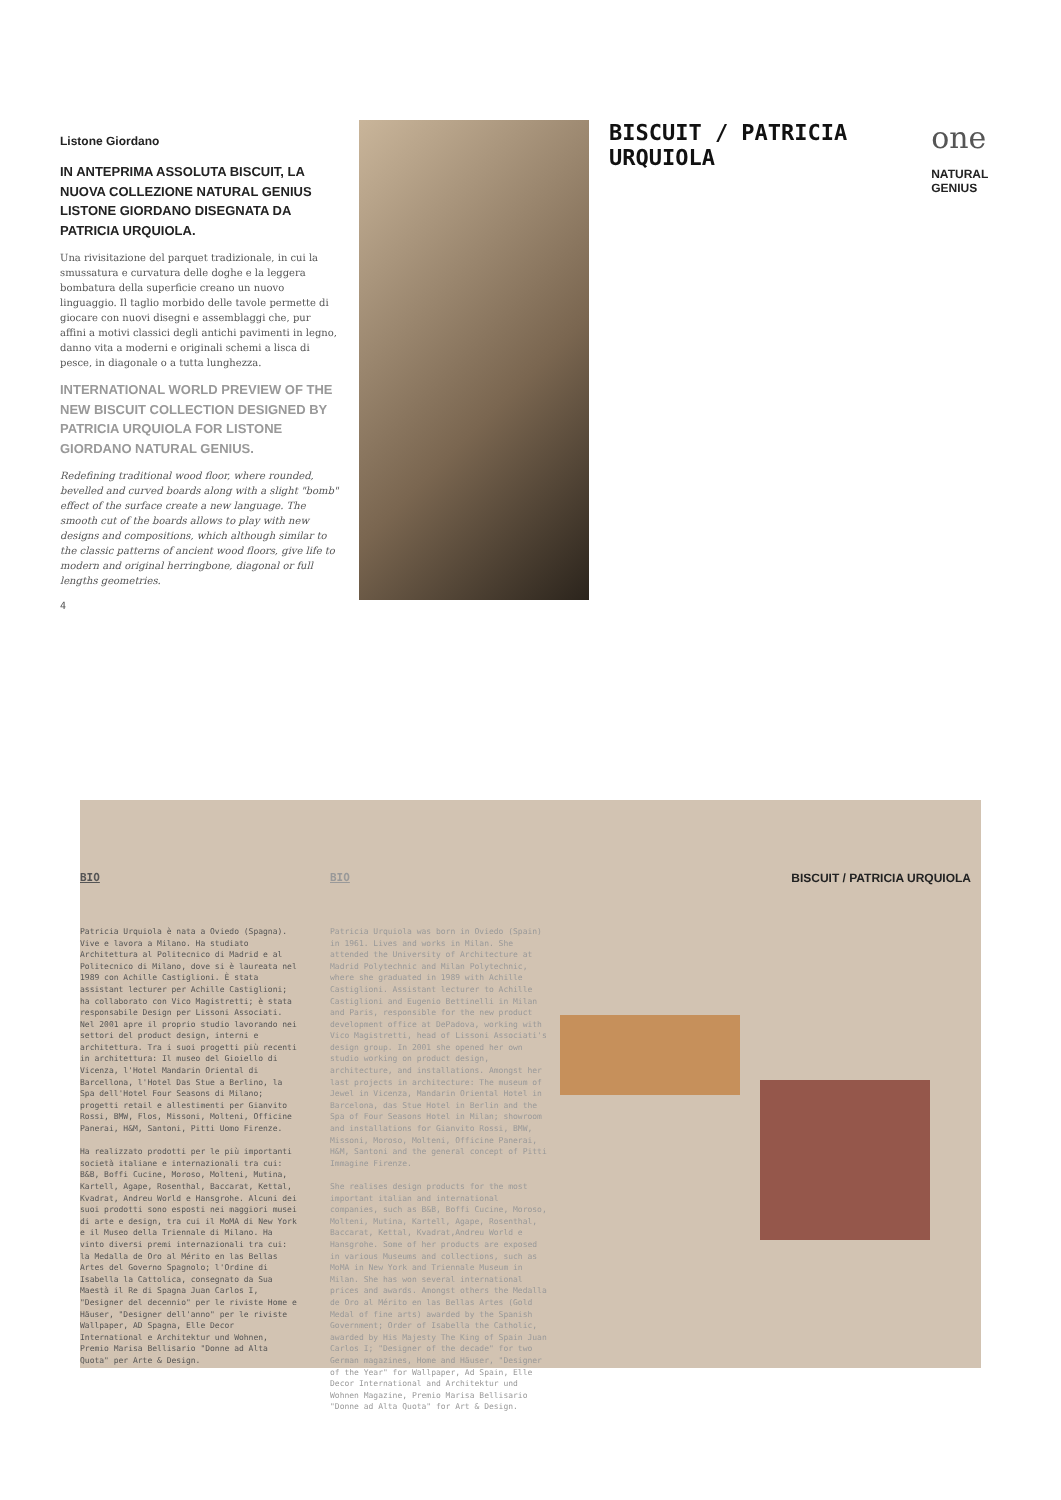Listone Giordano
IN ANTEPRIMA ASSOLUTA BISCUIT, LA NUOVA COLLEZIONE NATURAL GENIUS LISTONE GIORDANO DISEGNATA DA PATRICIA URQUIOLA.
Una rivisitazione del parquet tradizionale, in cui la smussatura e curvatura delle doghe e la leggera bombatura della superficie creano un nuovo linguaggio. Il taglio morbido delle tavole permette di giocare con nuovi disegni e assemblaggi che, pur affini a motivi classici degli antichi pavimenti in legno, danno vita a moderni e originali schemi a lisca di pesce, in diagonale o a tutta lunghezza.
INTERNATIONAL WORLD PREVIEW OF THE NEW BISCUIT COLLECTION DESIGNED BY PATRICIA URQUIOLA FOR LISTONE GIORDANO NATURAL GENIUS.
Redefining traditional wood floor, where rounded, bevelled and curved boards along with a slight "bomb" effect of the surface create a new language. The smooth cut of the boards allows to play with new designs and compositions, which although similar to the classic patterns of ancient wood floors, give life to modern and original herringbone, diagonal or full lengths geometries.
4
BISCUIT / PATRICIA URQUIOLA
one
NATURAL GENIUS
BIO
Patricia Urquiola è nata a Oviedo (Spagna). Vive e lavora a Milano. Ha studiato Architettura al Politecnico di Madrid e al Politecnico di Milano, dove si è laureata nel 1989 con Achille Castiglioni. È stata assistant lecturer per Achille Castiglioni; ha collaborato con Vico Magistretti; è stata responsabile Design per Lissoni Associati. Nel 2001 apre il proprio studio lavorando nei settori del product design, interni e architettura. Tra i suoi progetti più recenti in architettura: Il museo del Gioiello di Vicenza, l'Hotel Mandarin Oriental di Barcellona, l'Hotel Das Stue a Berlino, la Spa dell'Hotel Four Seasons di Milano; progetti retail e allestimenti per Gianvito Rossi, BMW, Flos, Missoni, Molteni, Officine Panerai, H&M, Santoni, Pitti Uomo Firenze.
Ha realizzato prodotti per le più importanti società italiane e internazionali tra cui: B&B, Boffi Cucine, Moroso, Molteni, Mutina, Kartell, Agape, Rosenthal, Baccarat, Kettal, Kvadrat, Andreu World e Hansgrohe. Alcuni dei suoi prodotti sono esposti nei maggiori musei di arte e design, tra cui il MoMA di New York e il Museo della Triennale di Milano. Ha vinto diversi premi internazionali tra cui: la Medalla de Oro al Mérito en las Bellas Artes del Governo Spagnolo; l'Ordine di Isabella la Cattolica, consegnato da Sua Maestà il Re di Spagna Juan Carlos I, "Designer del decennio" per le riviste Home e Häuser, "Designer dell'anno" per le riviste Wallpaper, AD Spagna, Elle Decor International e Architektur und Wohnen, Premio Marisa Bellisario "Donne ad Alta Quota" per Arte & Design.
BIO
Patricia Urquiola was born in Oviedo (Spain) in 1961. Lives and works in Milan. She attended the University of Architecture at Madrid Polytechnic and Milan Polytechnic, where she graduated in 1989 with Achille Castiglioni. Assistant lecturer to Achille Castiglioni and Eugenio Bettinelli in Milan and Paris, responsible for the new product development office at DePadova, working with Vico Magistretti, head of Lissoni Associati's design group. In 2001 she opened her own studio working on product design, architecture, and installations. Amongst her last projects in architecture: The museum of Jewel in Vicenza, Mandarin Oriental Hotel in Barcelona, das Stue Hotel in Berlin and the Spa of Four Seasons Hotel in Milan; showroom and installations for Gianvito Rossi, BMW, Missoni, Moroso, Molteni, Officine Panerai, H&M, Santoni and the general concept of Pitti Immagine Firenze.
She realises design products for the most important italian and international companies, such as B&B, Boffi Cucine, Moroso, Molteni, Mutina, Kartell, Agape, Rosenthal, Baccarat, Kettal, Kvadrat,Andreu World e Hansgrohe. Some of her products are exposed in various Museums and collections, such as MoMA in New York and Triennale Museum in Milan. She has won several international prices and awards. Amongst others the Medalla de Oro al Mérito en las Bellas Artes (Gold Medal of fine arts) awarded by the Spanish Government; Order of Isabella the Catholic, awarded by His Majesty The King of Spain Juan Carlos I; "Designer of the decade" for two German magazines, Home and Häuser, "Designer of the Year" for Wallpaper, Ad Spain, Elle Decor International and Architektur und Wohnen Magazine, Premio Marisa Bellisario "Donne ad Alta Quota" for Art & Design.
BISCUIT / PATRICIA URQUIOLA